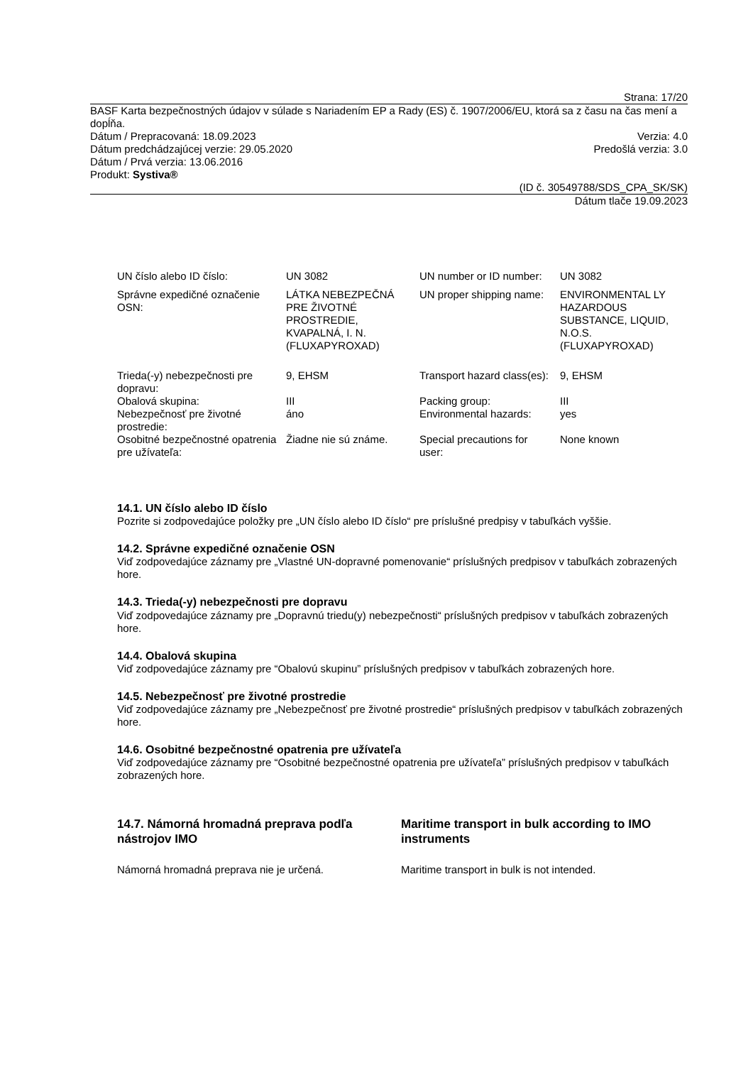Strana: 17/20
BASF Karta bezpečnostných údajov v súlade s Nariadením EP a Rady (ES) č. 1907/2006/EU, ktorá sa z času na čas mení a dopĺňa.
Dátum / Prepracovaná: 18.09.2023 Verzia: 4.0
Dátum predchádzajúcej verzie: 29.05.2020 Predošlá verzia: 3.0
Dátum / Prvá verzia: 13.06.2016
Produkt: Systiva®
(ID č. 30549788/SDS_CPA_SK/SK)
Dátum tlače 19.09.2023
| UN číslo alebo ID číslo: | UN 3082 | UN number or ID number: | UN 3082 |
| Správne expedičné označenie OSN: | LÁTKA NEBEZPEČNÁ PRE ŽIVOTNÉ PROSTREDIE, KVAPALNÁ, I. N. (FLUXAPYROXAD) | UN proper shipping name: | ENVIRONMENTAL LY HAZARDOUS SUBSTANCE, LIQUID, N.O.S. (FLUXAPYROXAD) |
| Trieda(-y) nebezpečnosti pre dopravu: | 9, EHSM | Transport hazard class(es): | 9, EHSM |
| Obalová skupina: | III | Packing group: | III |
| Nebezpečnosť pre životné prostredie: | áno | Environmental hazards: | yes |
| Osobitné bezpečnostné opatrenia pre užívateľa: | Žiadne nie sú známe. | Special precautions for user: | None known |
14.1. UN číslo alebo ID číslo
Pozrite si zodpovedajúce položky pre „UN číslo alebo ID číslo“ pre príslušné predpisy v tabuľkách vyššie.
14.2. Správne expedičné označenie OSN
Viď zodpovedajúce záznamy pre „Vlastné UN-dopravné pomenovanie“ príslušných predpisov v tabuľkách zobrazených hore.
14.3. Trieda(-y) nebezpečnosti pre dopravu
Viď zodpovedajúce záznamy pre „Dopravnú triedu(y) nebezpečnosti“ príslušných predpisov v tabuľkách zobrazených hore.
14.4. Obalová skupina
Viď zodpovedajúce záznamy pre “Obalovú skupinu” príslušných predpisov v tabuľkách zobrazených hore.
14.5. Nebezpečnosť pre životné prostredie
Viď zodpovedajúce záznamy pre „Nebezpečnosť pre životné prostredie“ príslušných predpisov v tabuľkách zobrazených hore.
14.6. Osobitné bezpečnostné opatrenia pre užívateľa
Viď zodpovedajúce záznamy pre “Osobitné bezpečnostné opatrenia pre užívateľa” príslušných predpisov v tabuľkách zobrazených hore.
14.7. Námorná hromadná preprava podľa nástrojov IMO
Námorná hromadná preprava nie je určená.
Maritime transport in bulk according to IMO instruments
Maritime transport in bulk is not intended.